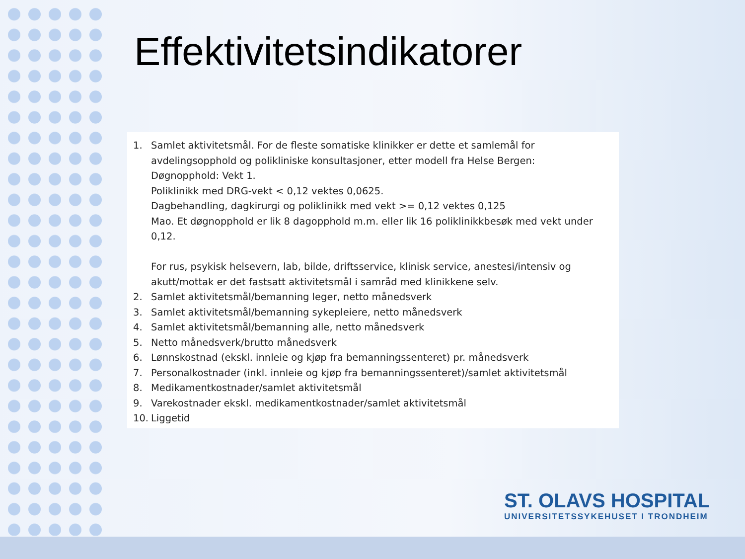Effektivitetsindikatorer
1. Samlet aktivitetsmål. For de fleste somatiske klinikker er dette et samlemål for avdelingsopphold og polikliniske konsultasjoner, etter modell fra Helse Bergen:
Døgnopphold: Vekt 1.
Poliklinikk med DRG-vekt < 0,12 vektes 0,0625.
Dagbehandling, dagkirurgi og poliklinikk med vekt >= 0,12 vektes 0,125
Mao. Et døgnopphold er lik 8 dagopphold m.m. eller lik 16 poliklinikkbesøk med vekt under 0,12.
For rus, psykisk helsevern, lab, bilde, driftsservice, klinisk service, anestesi/intensiv og akutt/mottak er det fastsatt aktivitetsmål i samråd med klinikkene selv.
2. Samlet aktivitetsmål/bemanning leger, netto månedsverk
3. Samlet aktivitetsmål/bemanning sykepleiere, netto månedsverk
4. Samlet aktivitetsmål/bemanning alle, netto månedsverk
5. Netto månedsverk/brutto månedsverk
6. Lønnskostnad (ekskl. innleie og kjøp fra bemanningssenteret) pr. månedsverk
7. Personalkostnader (inkl. innleie og kjøp fra bemanningssenteret)/samlet aktivitetsmål
8. Medikamentkostnader/samlet aktivitetsmål
9. Varekostnader ekskl. medikamentkostnader/samlet aktivitetsmål
10. Liggetid
ST. OLAVS HOSPITAL
UNIVERSITETSSYKEHUSET I TRONDHEIM